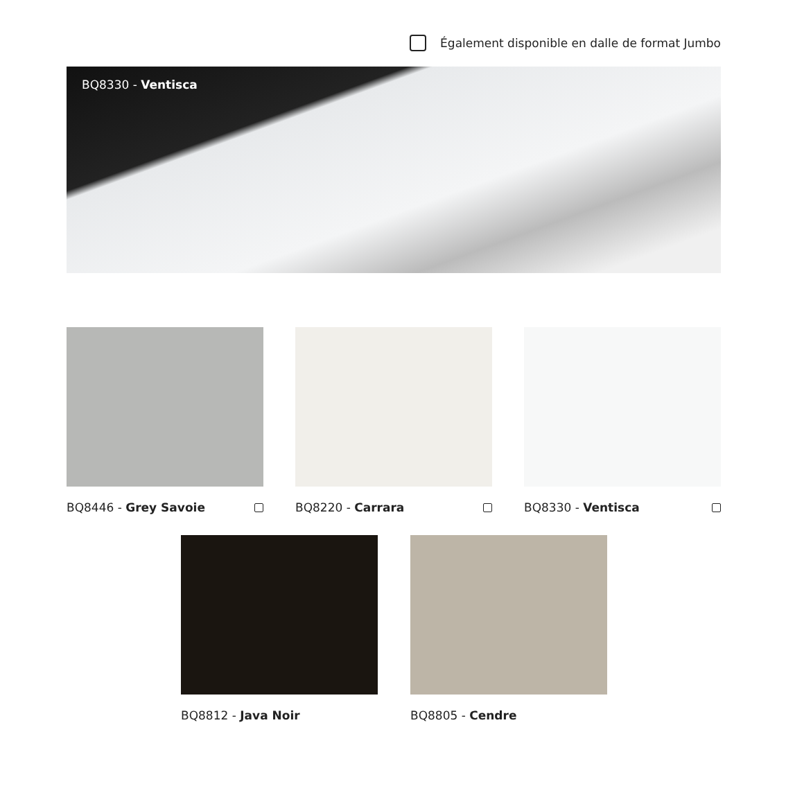Également disponible en dalle de format Jumbo
BQ8330 - Ventisca
BQ8446 - Grey Savoie BQ8220 - Carrara BQ8330 - Ventisca
BQ8812 - Java Noir BQ8805 - Cendre